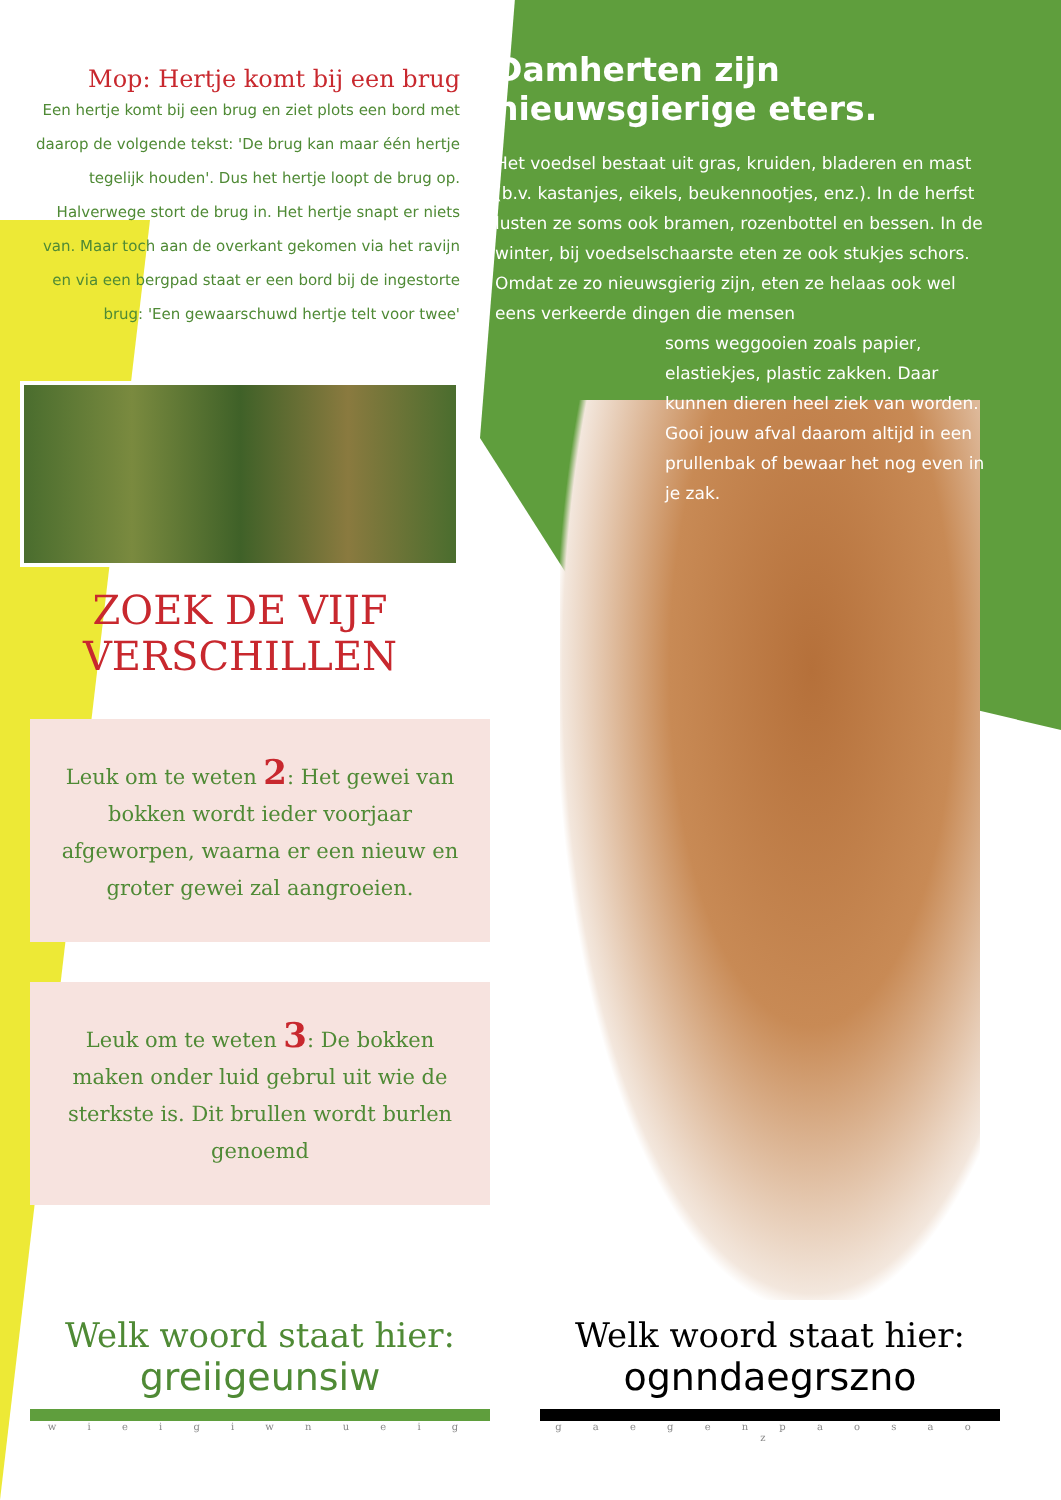Mop: Hertje komt bij een brug
Een hertje komt bij een brug en ziet plots een bord met daarop de volgende tekst: 'De brug kan maar één hertje tegelijk houden'. Dus het hertje loopt de brug op. Halverwege stort de brug in. Het hertje snapt er niets van. Maar toch aan de overkant gekomen via het ravijn en via een bergpad staat er een bord bij de ingestorte brug: 'Een gewaarschuwd hertje telt voor twee'
ZOEK DE VIJF
VERSCHILLEN
Leuk om te weten 2: Het gewei van bokken wordt ieder voorjaar afgeworpen, waarna er een nieuw en groter gewei zal aangroeien.
Leuk om te weten 3: De bokken maken onder luid gebrul uit wie de sterkste is. Dit brullen wordt burlen genoemd
Damherten zijn nieuwsgierige eters.
Het voedsel bestaat uit gras, kruiden, bladeren en mast (b.v. kastanjes, eikels, beukennootjes, enz.). In de herfst lusten ze soms ook bramen, rozenbottel en bessen. In de winter, bij voedselschaarste eten ze ook stukjes schors. Omdat ze zo nieuwsgierig zijn, eten ze helaas ook wel eens verkeerde dingen die mensen
soms weggooien zoals papier, elastiekjes, plastic zakken. Daar kunnen dieren heel ziek van worden. Gooi jouw afval daarom altijd in een prullenbak of bewaar het nog even in je zak.
Welk woord staat hier:
greiigeunsiw
w i e i g i w n u e i g
Welk woord staat hier:
ognndaegrszno
g a e g e n p a o s a o z